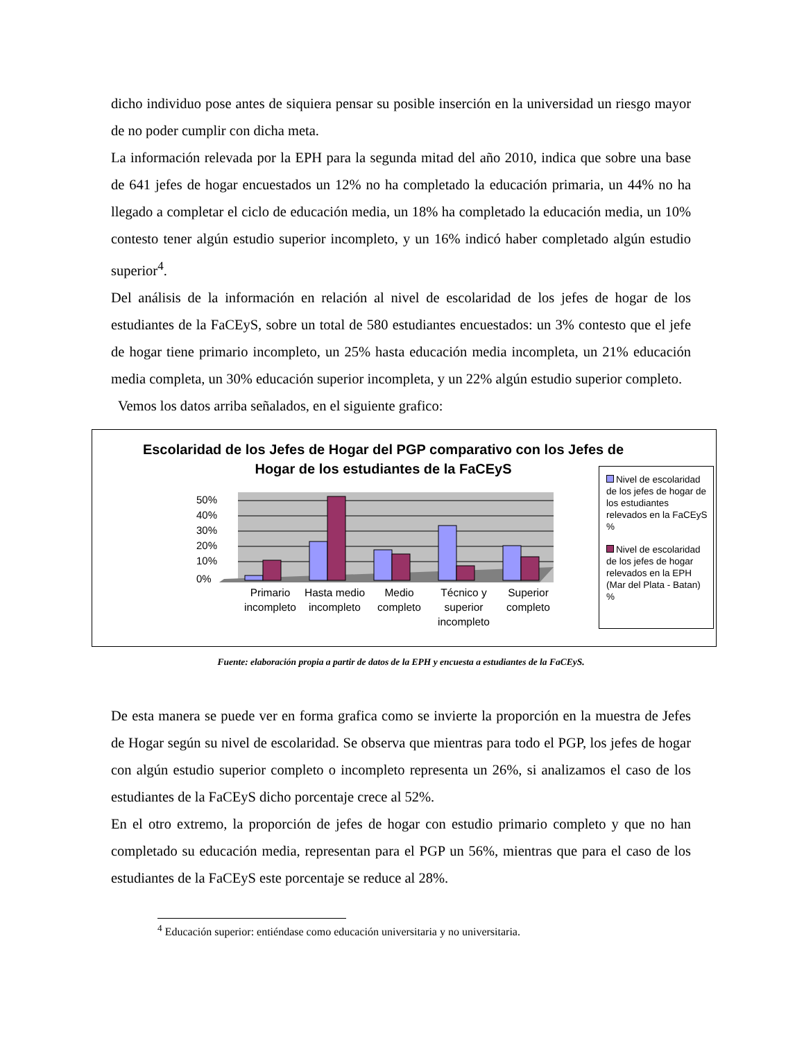dicho individuo pose antes de siquiera pensar su posible inserción en la universidad un riesgo mayor de no poder cumplir con dicha meta.
La información relevada por la EPH para la segunda mitad del año 2010, indica que sobre una base de 641 jefes de hogar encuestados un 12% no ha completado la educación primaria, un 44% no ha llegado a completar el ciclo de educación media, un 18% ha completado la educación media, un 10% contesto tener algún estudio superior incompleto, y un 16% indicó haber completado algún estudio superior<sup>4</sup>.
Del análisis de la información en relación al nivel de escolaridad de los jefes de hogar de los estudiantes de la FaCEyS, sobre un total de 580 estudiantes encuestados: un 3% contesto que el jefe de hogar tiene primario incompleto, un 25% hasta educación media incompleta, un 21% educación media completa, un 30% educación superior incompleta, y un 22% algún estudio superior completo.
Vemos los datos arriba señalados, en el siguiente grafico:
Escolaridad de los Jefes de Hogar del PGP comparativo con los Jefes de Hogar de los estudiantes de la FaCEyS
50%
40%
30%
20%
10%
0%
Primario incompleto Hasta medio incompleto Medio completo Técnico y superior incompleto Superior completo
Nivel de escolaridad de los jefes de hogar de los estudiantes relevados en la FaCEyS %
Nivel de escolaridad de los jefes de hogar relevados en la EPH (Mar del Plata - Batan) %
Fuente: elaboración propia a partir de datos de la EPH y encuesta a estudiantes de la FaCEyS.
De esta manera se puede ver en forma grafica como se invierte la proporción en la muestra de Jefes de Hogar según su nivel de escolaridad. Se observa que mientras para todo el PGP, los jefes de hogar con algún estudio superior completo o incompleto representa un 26%, si analizamos el caso de los estudiantes de la FaCEyS dicho porcentaje crece al 52%.
En el otro extremo, la proporción de jefes de hogar con estudio primario completo y que no han completado su educación media, representan para el PGP un 56%, mientras que para el caso de los estudiantes de la FaCEyS este porcentaje se reduce al 28%.
<sup>4</sup> Educación superior: entiéndase como educación universitaria y no universitaria.